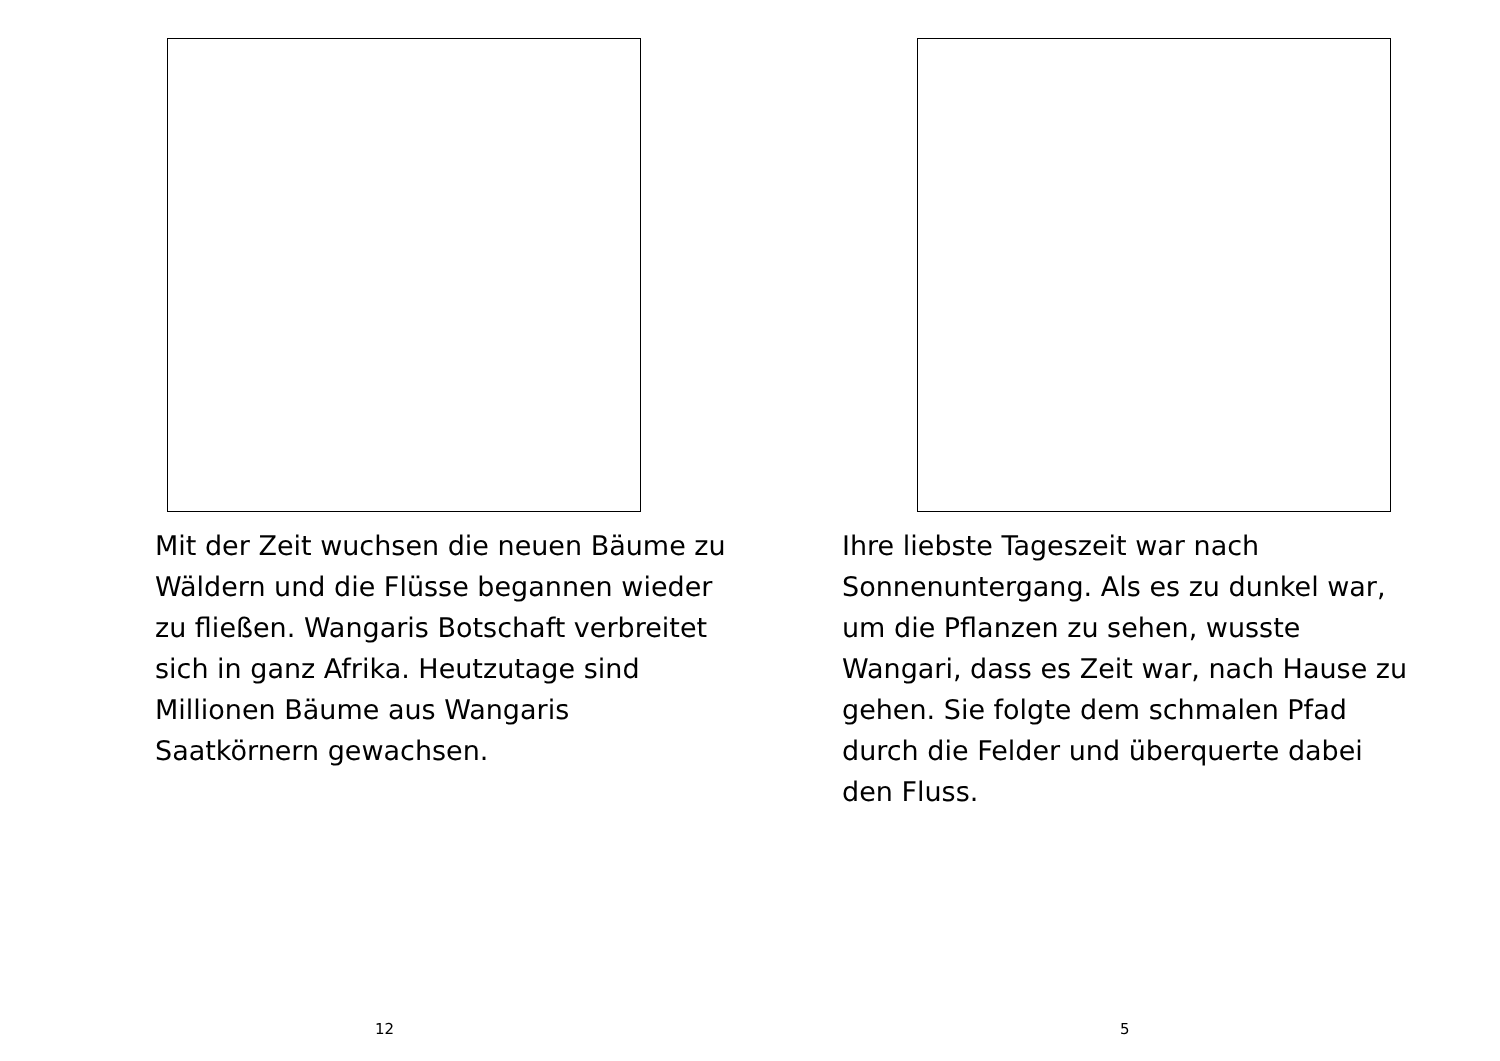Mit der Zeit wuchsen die neuen Bäume zu
Wäldern und die Flüsse begannen wieder
zu fließen. Wangaris Botschaft verbreitet
sich in ganz Afrika. Heutzutage sind
Millionen Bäume aus Wangaris
Saatkörnern gewachsen.
12
Ihre liebste Tageszeit war nach
Sonnenuntergang. Als es zu dunkel war,
um die Pflanzen zu sehen, wusste
Wangari, dass es Zeit war, nach Hause zu
gehen. Sie folgte dem schmalen Pfad
durch die Felder und überquerte dabei
den Fluss.
5